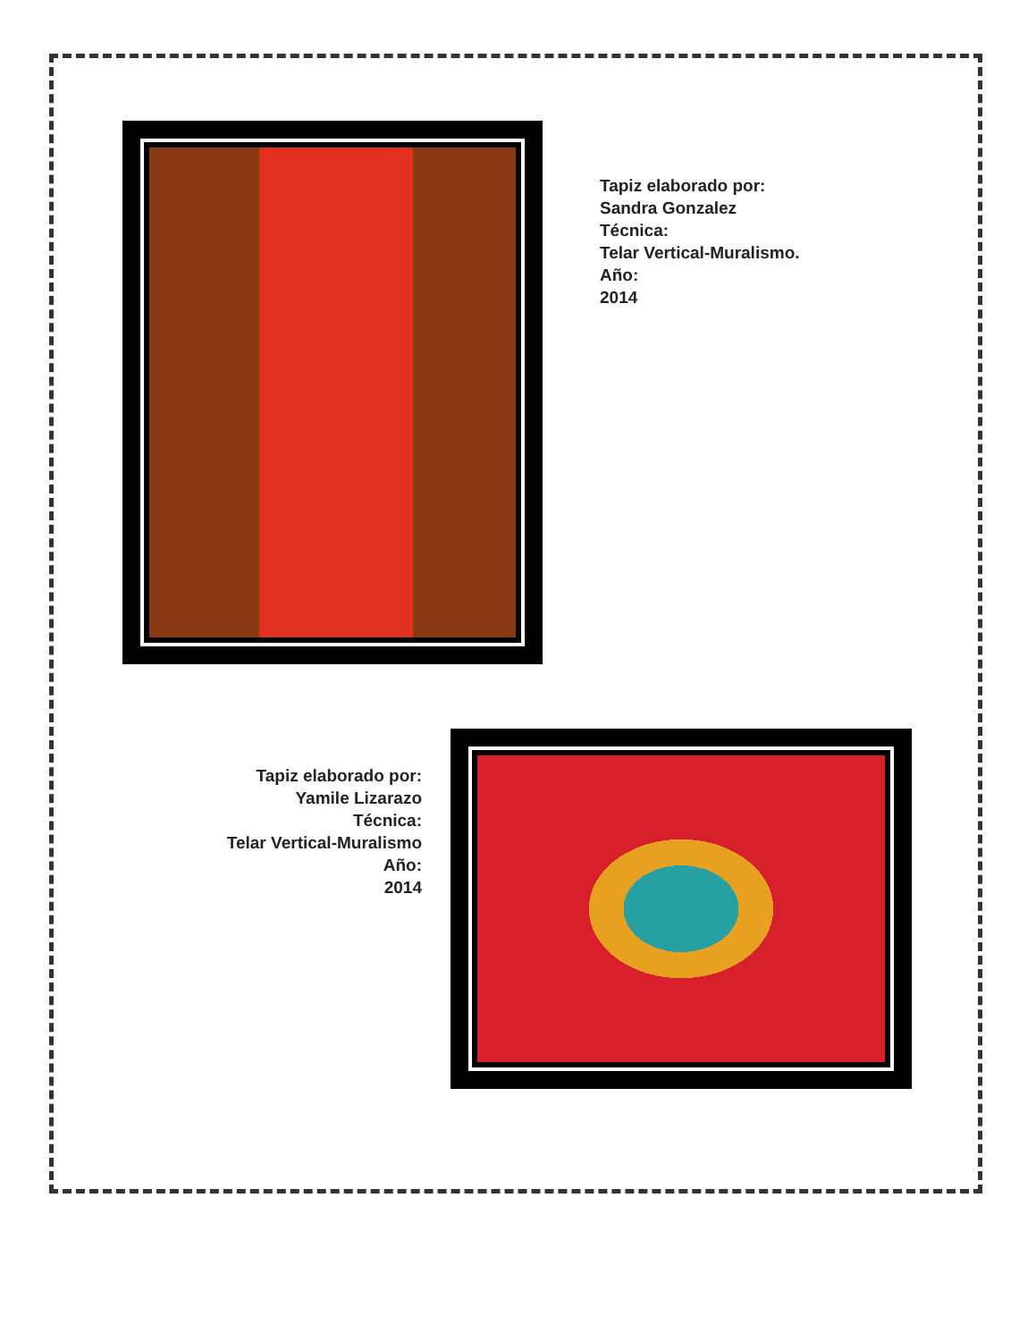Tapiz elaborado por:
Sandra Gonzalez
Técnica:
Telar Vertical-Muralismo.
Año:
2014
Tapiz elaborado por:
Yamile Lizarazo
Técnica:
Telar Vertical-Muralismo
Año:
2014